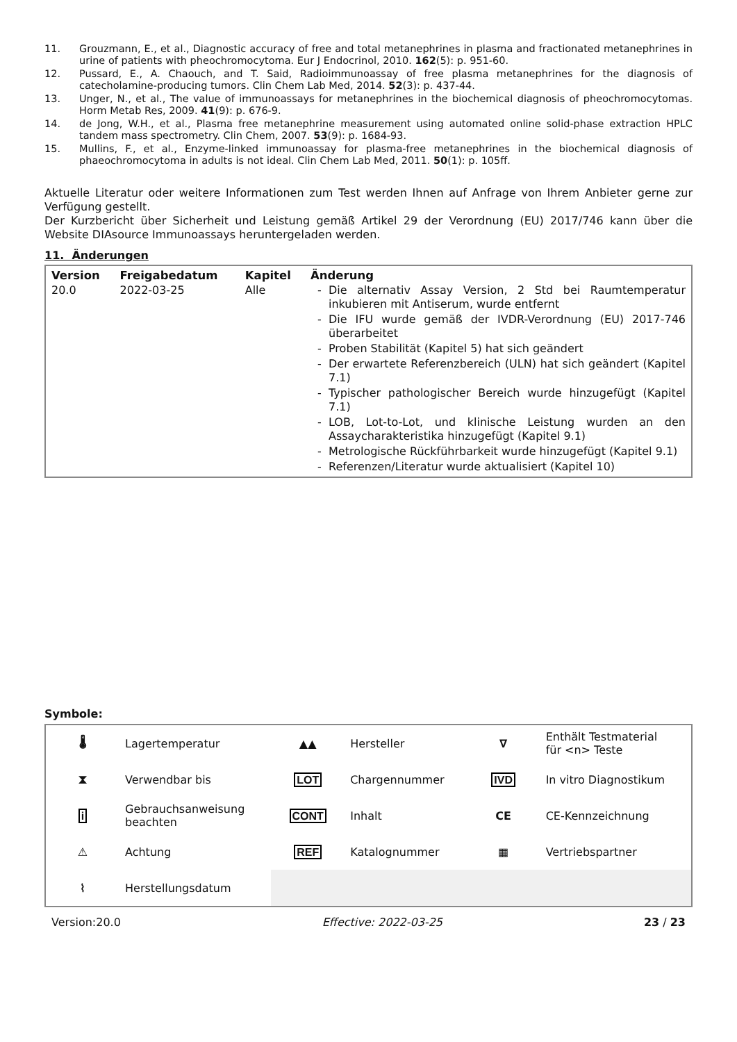11. Grouzmann, E., et al., Diagnostic accuracy of free and total metanephrines in plasma and fractionated metanephrines in urine of patients with pheochromocytoma. Eur J Endocrinol, 2010. 162(5): p. 951-60.
12. Pussard, E., A. Chaouch, and T. Said, Radioimmunoassay of free plasma metanephrines for the diagnosis of catecholamine-producing tumors. Clin Chem Lab Med, 2014. 52(3): p. 437-44.
13. Unger, N., et al., The value of immunoassays for metanephrines in the biochemical diagnosis of pheochromocytomas. Horm Metab Res, 2009. 41(9): p. 676-9.
14. de Jong, W.H., et al., Plasma free metanephrine measurement using automated online solid-phase extraction HPLC tandem mass spectrometry. Clin Chem, 2007. 53(9): p. 1684-93.
15. Mullins, F., et al., Enzyme-linked immunoassay for plasma-free metanephrines in the biochemical diagnosis of phaeochromocytoma in adults is not ideal. Clin Chem Lab Med, 2011. 50(1): p. 105ff.
Aktuelle Literatur oder weitere Informationen zum Test werden Ihnen auf Anfrage von Ihrem Anbieter gerne zur Verfügung gestellt.
Der Kurzbericht über Sicherheit und Leistung gemäß Artikel 29 der Verordnung (EU) 2017/746 kann über die Website DIAsource Immunoassays heruntergeladen werden.
11. Änderungen
| Version | Freigabedatum | Kapitel | Änderung |
| --- | --- | --- | --- |
| 20.0 | 2022-03-25 | Alle | - Die alternativ Assay Version, 2 Std bei Raumtemperatur inkubieren mit Antiserum, wurde entfernt - Die IFU wurde gemäß der IVDR-Verordnung (EU) 2017-746 überarbeitet - Proben Stabilität (Kapitel 5) hat sich geändert - Der erwartete Referenzbereich (ULN) hat sich geändert (Kapitel 7.1) - Typischer pathologischer Bereich wurde hinzugefügt (Kapitel 7.1) - LOB, Lot-to-Lot, und klinische Leistung wurden an den Assaycharakteristika hinzugefügt (Kapitel 9.1) - Metrologische Rückführbarkeit wurde hinzugefügt (Kapitel 9.1) - Referenzen/Literatur wurde aktualisiert (Kapitel 10) |
Symbole:
| 🌡 | Lagertemperatur | ▲▲ | Hersteller | ∇ | Enthält Testmaterial für <n> Teste |
| ⧗ | Verwendbar bis | LOT | Chargennummer | IVD | In vitro Diagnostikum |
| i | Gebrauchsanweisung beachten | CONT | Inhalt | CE | CE-Kennzeichnung |
| ⚠ | Achtung | REF | Katalognummer | ▦ | Vertriebspartner |
| ⌇ | Herstellungsdatum | | | | |
Version:20.0 Effective: 2022-03-25 23 / 23